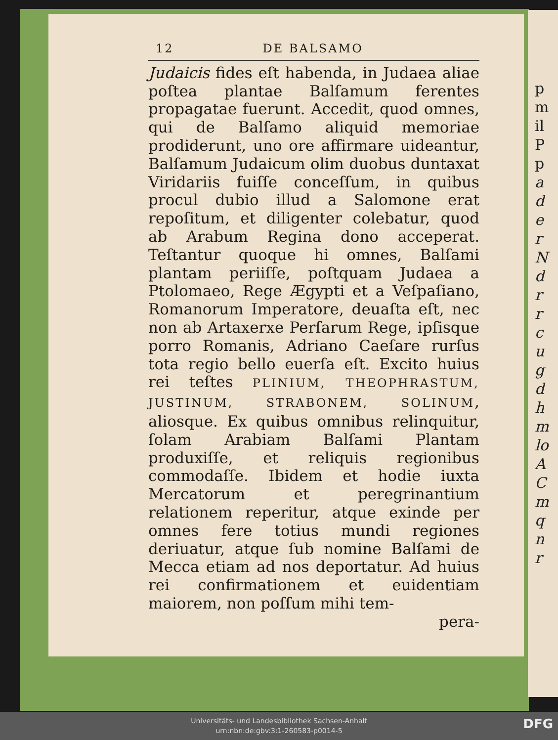p
m
il
P
p
a
d
e
r
N
d
r
r
c
u
g
d
h
m
lo
A
C
m
q
n
r
12 DE BALSAMO
Judaicis fides eſt habenda, in Judaea aliae poſtea plantae Balſamum ferentes propagatae fuerunt. Accedit, quod omnes, qui de Balſamo aliquid memoriae prodiderunt, uno ore affirmare uideantur, Balſamum Judaicum olim duobus duntaxat Viridariis fuiſſe conceſſum, in quibus procul dubio illud a Salomone erat repoſitum, et diligenter colebatur, quod ab Arabum Regina dono acceperat. Teſtantur quoque hi omnes, Balſami plantam periiſſe, poſtquam Judaea a Ptolomaeo, Rege Ægypti et a Veſpaſiano, Romanorum Imperatore, deuaſta eſt, nec non ab Artaxerxe Perſarum Rege, ipſisque porro Romanis, Adriano Caeſare rurſus tota regio bello euerſa eſt. Excito huius rei teſtes PLINIUM, THEOPHRASTUM, JUSTINUM, STRABONEM, SOLINUM, aliosque. Ex quibus omnibus relinquitur, ſolam Arabiam Balſami Plantam produxiſſe, et reliquis regionibus commodaſſe. Ibidem et hodie iuxta Mercatorum et peregrinantium relationem reperitur, atque exinde per omnes fere totius mundi regiones deriuatur, atque ſub nomine Balſami de Mecca etiam ad nos deportatur. Ad huius rei confirmationem et euidentiam maiorem, non poſſum mihi tem-
pera-
Universitäts- und Landesbibliothek Sachsen-Anhalt
urn:nbn:de:gbv:3:1-260583-p0014-5
DFG